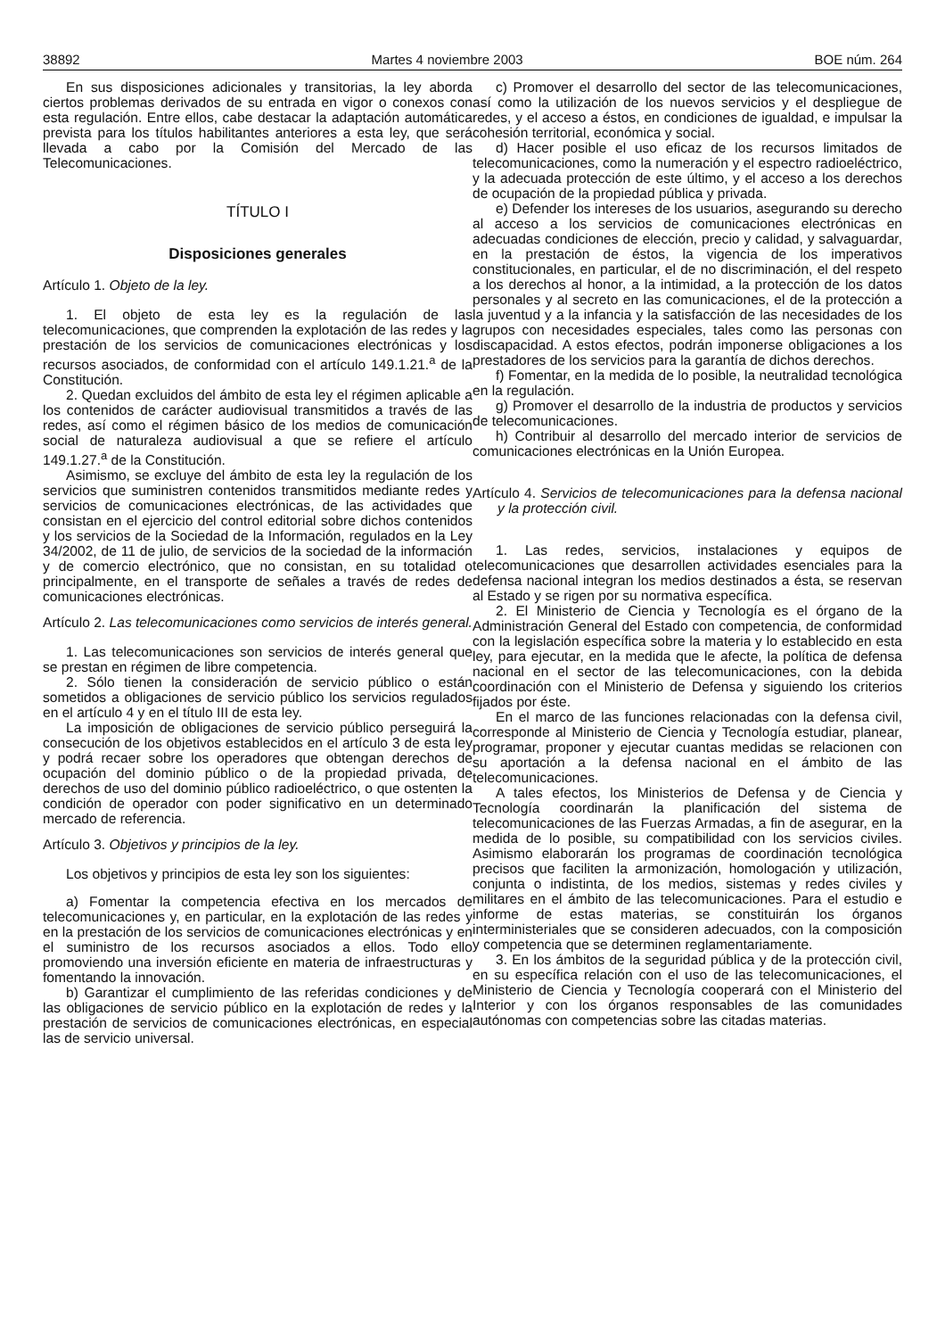38892 Martes 4 noviembre 2003 BOE núm. 264
En sus disposiciones adicionales y transitorias, la ley aborda ciertos problemas derivados de su entrada en vigor o conexos con esta regulación. Entre ellos, cabe destacar la adaptación automática prevista para los títulos habilitantes anteriores a esta ley, que será llevada a cabo por la Comisión del Mercado de las Telecomunicaciones.
TÍTULO I
Disposiciones generales
Artículo 1. Objeto de la ley.
1. El objeto de esta ley es la regulación de las telecomunicaciones, que comprenden la explotación de las redes y la prestación de los servicios de comunicaciones electrónicas y los recursos asociados, de conformidad con el artículo 149.1.21.<sup>a</sup> de la Constitución.
2. Quedan excluidos del ámbito de esta ley el régimen aplicable a los contenidos de carácter audiovisual transmitidos a través de las redes, así como el régimen básico de los medios de comunicación social de naturaleza audiovisual a que se refiere el artículo 149.1.27.<sup>a</sup> de la Constitución.
Asimismo, se excluye del ámbito de esta ley la regulación de los servicios que suministren contenidos transmitidos mediante redes y servicios de comunicaciones electrónicas, de las actividades que consistan en el ejercicio del control editorial sobre dichos contenidos y los servicios de la Sociedad de la Información, regulados en la Ley 34/2002, de 11 de julio, de servicios de la sociedad de la información y de comercio electrónico, que no consistan, en su totalidad o principalmente, en el transporte de señales a través de redes de comunicaciones electrónicas.
Artículo 2. Las telecomunicaciones como servicios de interés general.
1. Las telecomunicaciones son servicios de interés general que se prestan en régimen de libre competencia.
2. Sólo tienen la consideración de servicio público o están sometidos a obligaciones de servicio público los servicios regulados en el artículo 4 y en el título III de esta ley.
La imposición de obligaciones de servicio público perseguirá la consecución de los objetivos establecidos en el artículo 3 de esta ley y podrá recaer sobre los operadores que obtengan derechos de ocupación del dominio público o de la propiedad privada, de derechos de uso del dominio público radioeléctrico, o que ostenten la condición de operador con poder significativo en un determinado mercado de referencia.
Artículo 3. Objetivos y principios de la ley.
Los objetivos y principios de esta ley son los siguientes:
a) Fomentar la competencia efectiva en los mercados de telecomunicaciones y, en particular, en la explotación de las redes y en la prestación de los servicios de comunicaciones electrónicas y en el suministro de los recursos asociados a ellos. Todo ello promoviendo una inversión eficiente en materia de infraestructuras y fomentando la innovación.
b) Garantizar el cumplimiento de las referidas condiciones y de las obligaciones de servicio público en la explotación de redes y la prestación de servicios de comunicaciones electrónicas, en especial las de servicio universal.
c) Promover el desarrollo del sector de las telecomunicaciones, así como la utilización de los nuevos servicios y el despliegue de redes, y el acceso a éstos, en condiciones de igualdad, e impulsar la cohesión territorial, económica y social.
d) Hacer posible el uso eficaz de los recursos limitados de telecomunicaciones, como la numeración y el espectro radioeléctrico, y la adecuada protección de este último, y el acceso a los derechos de ocupación de la propiedad pública y privada.
e) Defender los intereses de los usuarios, asegurando su derecho al acceso a los servicios de comunicaciones electrónicas en adecuadas condiciones de elección, precio y calidad, y salvaguardar, en la prestación de éstos, la vigencia de los imperativos constitucionales, en particular, el de no discriminación, el del respeto a los derechos al honor, a la intimidad, a la protección de los datos personales y al secreto en las comunicaciones, el de la protección a la juventud y a la infancia y la satisfacción de las necesidades de los grupos con necesidades especiales, tales como las personas con discapacidad. A estos efectos, podrán imponerse obligaciones a los prestadores de los servicios para la garantía de dichos derechos.
f) Fomentar, en la medida de lo posible, la neutralidad tecnológica en la regulación.
g) Promover el desarrollo de la industria de productos y servicios de telecomunicaciones.
h) Contribuir al desarrollo del mercado interior de servicios de comunicaciones electrónicas en la Unión Europea.
Artículo 4. Servicios de telecomunicaciones para la defensa nacional y la protección civil.
1. Las redes, servicios, instalaciones y equipos de telecomunicaciones que desarrollen actividades esenciales para la defensa nacional integran los medios destinados a ésta, se reservan al Estado y se rigen por su normativa específica.
2. El Ministerio de Ciencia y Tecnología es el órgano de la Administración General del Estado con competencia, de conformidad con la legislación específica sobre la materia y lo establecido en esta ley, para ejecutar, en la medida que le afecte, la política de defensa nacional en el sector de las telecomunicaciones, con la debida coordinación con el Ministerio de Defensa y siguiendo los criterios fijados por éste.
En el marco de las funciones relacionadas con la defensa civil, corresponde al Ministerio de Ciencia y Tecnología estudiar, planear, programar, proponer y ejecutar cuantas medidas se relacionen con su aportación a la defensa nacional en el ámbito de las telecomunicaciones.
A tales efectos, los Ministerios de Defensa y de Ciencia y Tecnología coordinarán la planificación del sistema de telecomunicaciones de las Fuerzas Armadas, a fin de asegurar, en la medida de lo posible, su compatibilidad con los servicios civiles. Asimismo elaborarán los programas de coordinación tecnológica precisos que faciliten la armonización, homologación y utilización, conjunta o indistinta, de los medios, sistemas y redes civiles y militares en el ámbito de las telecomunicaciones. Para el estudio e informe de estas materias, se constituirán los órganos interministeriales que se consideren adecuados, con la composición y competencia que se determinen reglamentariamente.
3. En los ámbitos de la seguridad pública y de la protección civil, en su específica relación con el uso de las telecomunicaciones, el Ministerio de Ciencia y Tecnología cooperará con el Ministerio del Interior y con los órganos responsables de las comunidades autónomas con competencias sobre las citadas materias.